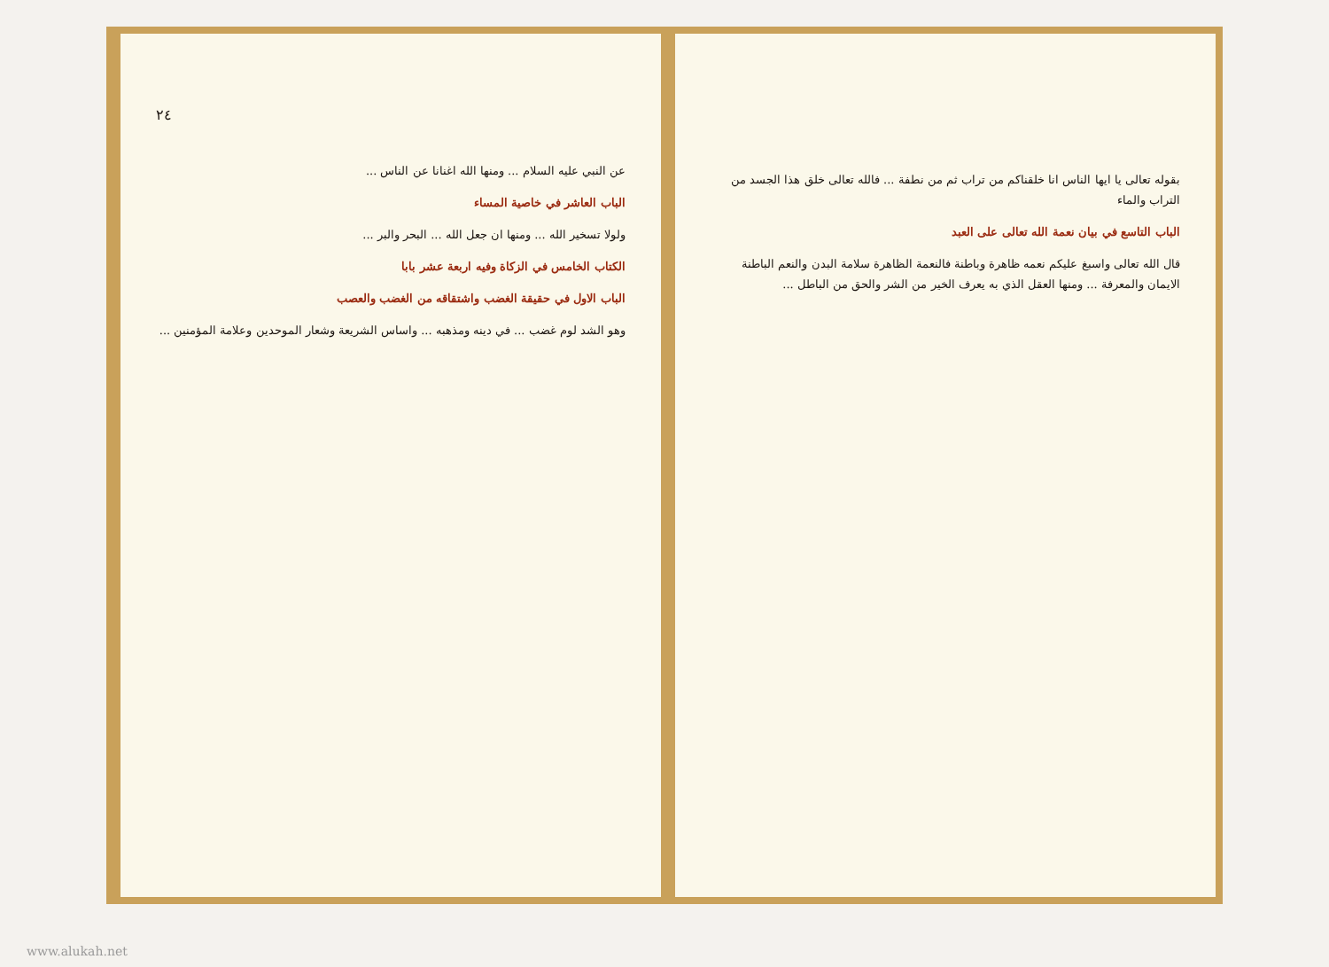بقوله تعالى يا ايها الناس انا خلقناكم من تراب ثم من نطفة ... فالله تعالى خلق هذا الجسد من التراب والماء
الباب التاسع في بيان نعمة الله تعالى على العبد
قال الله تعالى واسبغ عليكم نعمه ظاهرة وباطنة فالنعمة الظاهرة سلامة البدن والنعم الباطنة الايمان والمعرفة ... ومنها العقل الذي به يعرف الخير من الشر والحق من الباطل ...
٢٤
عن النبي عليه السلام ... ومنها الله اغنانا عن الناس ...
الباب العاشر في خاصية المساء
ولولا تسخير الله ... ومنها ان جعل الله ... البحر والبر ...
الكتاب الخامس في الزكاة وفيه اربعة عشر بابا
الباب الاول في حقيقة الغضب واشتقاقه من الغضب والعصب
وهو الشد لوم غضب ... في دينه ومذهبه ... واساس الشريعة وشعار الموحدين وعلامة المؤمنين ...
www.alukah.net